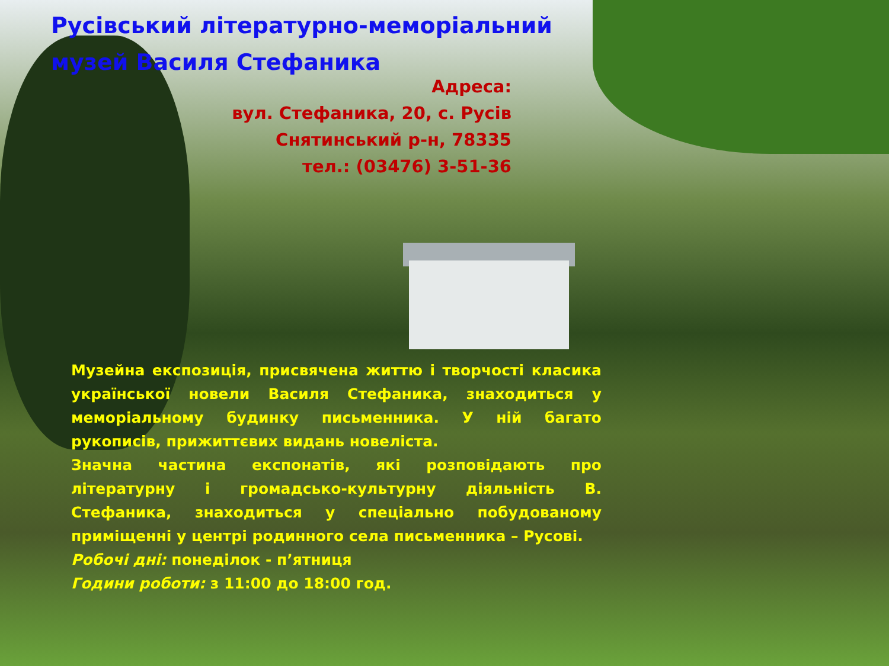Русівський літературно-меморіальний
музей Василя Стефаника
Адреса:
вул. Стефаника, 20, с. Русів
Снятинський р-н, 78335
тел.: (03476) 3-51-36
Музейна експозиція, присвячена життю і творчості класика української новели Василя Стефаника, знаходиться у меморіальному будинку письменника. У ній багато рукописів, прижиттєвих видань новеліста.
Значна частина експонатів, які розповідають про літературну і громадсько-культурну діяльність В. Стефаника, знаходиться у спеціально побудованому приміщенні у центрі родинного села письменника – Русові.
Робочі дні: понеділок - п’ятниця
Години роботи: з 11:00 до 18:00 год.